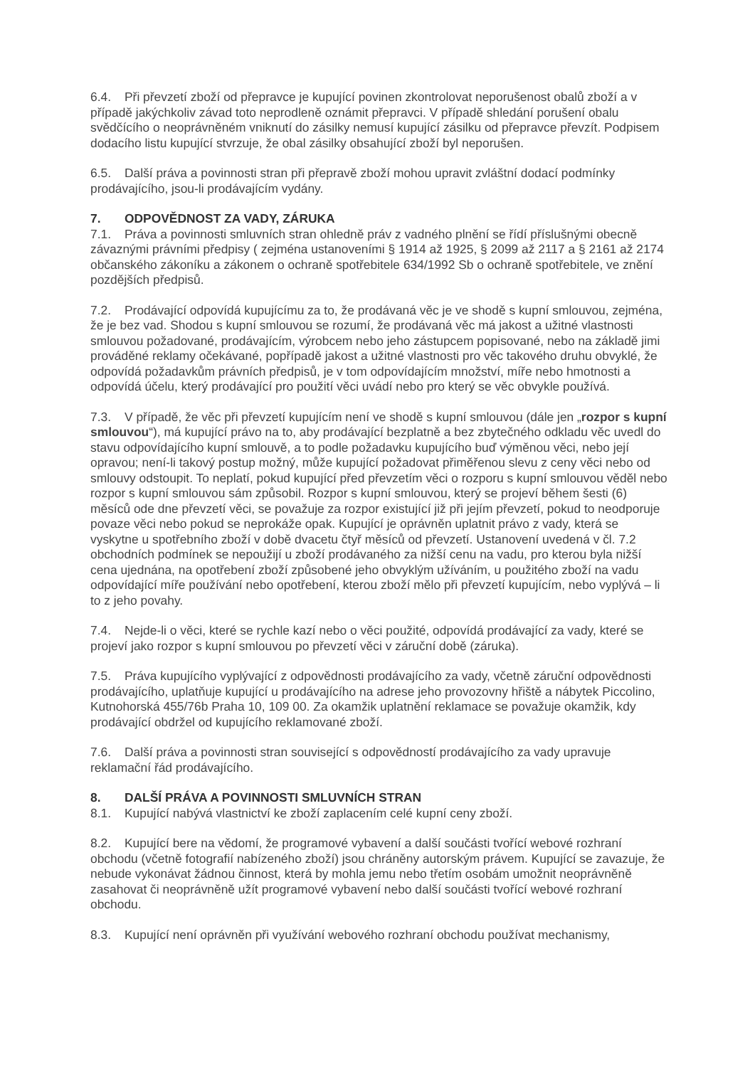6.4. Při převzetí zboží od přepravce je kupující povinen zkontrolovat neporušenost obalů zboží a v případě jakýchkoliv závad toto neprodleně oznámit přepravci. V případě shledání porušení obalu svědčícího o neoprávněném vniknutí do zásilky nemusí kupující zásilku od přepravce převzít. Podpisem dodacího listu kupující stvrzuje, že obal zásilky obsahující zboží byl neporušen.
6.5. Další práva a povinnosti stran při přepravě zboží mohou upravit zvláštní dodací podmínky prodávajícího, jsou-li prodávajícím vydány.
7. ODPOVĚDNOST ZA VADY, ZÁRUKA
7.1. Práva a povinnosti smluvních stran ohledně práv z vadného plnění se řídí příslušnými obecně závaznými právními předpisy ( zejména ustanoveními § 1914 až 1925, § 2099 až 2117 a § 2161 až 2174 občanského zákoníku a zákonem o ochraně spotřebitele 634/1992 Sb o ochraně spotřebitele, ve znění pozdějších předpisů.
7.2. Prodávající odpovídá kupujícímu za to, že prodávaná věc je ve shodě s kupní smlouvou, zejména, že je bez vad. Shodou s kupní smlouvou se rozumí, že prodávaná věc má jakost a užitné vlastnosti smlouvou požadované, prodávajícím, výrobcem nebo jeho zástupcem popisované, nebo na základě jimi prováděné reklamy očekávané, popřípadě jakost a užitné vlastnosti pro věc takového druhu obvyklé, že odpovídá požadavkům právních předpisů, je v tom odpovídajícím množství, míře nebo hmotnosti a odpovídá účelu, který prodávající pro použití věci uvádí nebo pro který se věc obvykle používá.
7.3. V případě, že věc při převzetí kupujícím není ve shodě s kupní smlouvou (dále jen „rozpor s kupní smlouvou“), má kupující právo na to, aby prodávající bezplatně a bez zbytečného odkladu věc uvedl do stavu odpovídajícího kupní smlouvě, a to podle požadavku kupujícího buď výměnou věci, nebo její opravou; není-li takový postup možný, může kupující požadovat přiměřenou slevu z ceny věci nebo od smlouvy odstoupit. To neplatí, pokud kupující před převzetím věci o rozporu s kupní smlouvou věděl nebo rozpor s kupní smlouvou sám způsobil. Rozpor s kupní smlouvou, který se projeví během šesti (6) měsíců ode dne převzetí věci, se považuje za rozpor existující již při jejím převzetí, pokud to neodporuje povaze věci nebo pokud se neprokáže opak. Kupující je oprávněn uplatnit právo z vady, která se vyskytne u spotřebního zboží v době dvacetu čtyř měsíců od převzetí. Ustanovení uvedená v čl. 7.2 obchodních podmínek se nepoužijí u zboží prodávaného za nižší cenu na vadu, pro kterou byla nižší cena ujednána, na opotřebení zboží způsobené jeho obvyklým užíváním, u použitého zboží na vadu odpovídající míře používání nebo opotřebení, kterou zboží mělo při převzetí kupujícím, nebo vyplývá – li to z jeho povahy.
7.4. Nejde-li o věci, které se rychle kazí nebo o věci použité, odpovídá prodávající za vady, které se projeví jako rozpor s kupní smlouvou po převzetí věci v záruční době (záruka).
7.5. Práva kupujícího vyplývající z odpovědnosti prodávajícího za vady, včetně záruční odpovědnosti prodávajícího, uplatňuje kupující u prodávajícího na adrese jeho provozovny hřiště a nábytek Piccolino, Kutnohorská 455/76b Praha 10, 109 00. Za okamžik uplatnění reklamace se považuje okamžik, kdy prodávající obdržel od kupujícího reklamované zboží.
7.6. Další práva a povinnosti stran související s odpovědností prodávajícího za vady upravuje reklamační řád prodávajícího.
8. DALŠÍ PRÁVA A POVINNOSTI SMLUVNÍCH STRAN
8.1. Kupující nabývá vlastnictví ke zboží zaplacením celé kupní ceny zboží.
8.2. Kupující bere na vědomí, že programové vybavení a další součásti tvořící webové rozhraní obchodu (včetně fotografií nabízeného zboží) jsou chráněny autorským právem. Kupující se zavazuje, že nebude vykonávat žádnou činnost, která by mohla jemu nebo třetím osobám umožnit neoprávněně zasahovat či neoprávněně užít programové vybavení nebo další součásti tvořící webové rozhraní obchodu.
8.3. Kupující není oprávněn při využívání webového rozhraní obchodu používat mechanismy,